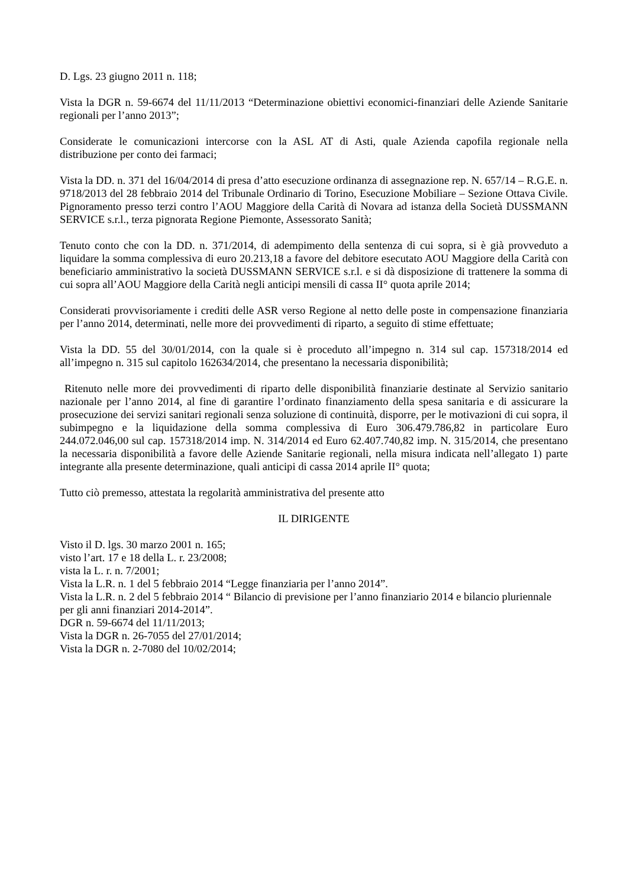D. Lgs. 23 giugno 2011 n. 118;
Vista la DGR n. 59-6674 del 11/11/2013 “Determinazione obiettivi economici-finanziari delle Aziende Sanitarie regionali per l’anno 2013”;
Considerate le comunicazioni intercorse con la ASL AT di Asti, quale Azienda capofila regionale nella distribuzione per conto dei farmaci;
Vista la DD. n. 371 del 16/04/2014 di presa d’atto esecuzione ordinanza di assegnazione rep. N. 657/14 – R.G.E. n. 9718/2013 del 28 febbraio 2014 del Tribunale Ordinario di Torino, Esecuzione Mobiliare – Sezione Ottava Civile. Pignoramento presso terzi contro l’AOU Maggiore della Carità di Novara ad istanza della Società DUSSMANN SERVICE s.r.l., terza pignorata Regione Piemonte, Assessorato Sanità;
Tenuto conto che con la DD. n. 371/2014, di adempimento della sentenza di cui sopra, si è già provveduto a liquidare la somma complessiva di euro 20.213,18 a favore del debitore esecutato AOU Maggiore della Carità con beneficiario amministrativo la società DUSSMANN SERVICE s.r.l. e si dà disposizione di trattenere la somma di cui sopra all’AOU Maggiore della Carità negli anticipi mensili di cassa II° quota aprile 2014;
Considerati provvisoriamente i crediti delle ASR verso Regione al netto delle poste in compensazione finanziaria per l’anno 2014, determinati, nelle more dei provvedimenti di riparto, a seguito di stime effettuate;
Vista la DD. 55 del 30/01/2014, con la quale si è proceduto all’impegno n. 314 sul cap. 157318/2014 ed all’impegno n. 315 sul capitolo 162634/2014, che presentano la necessaria disponibilità;
Ritenuto nelle more dei provvedimenti di riparto delle disponibilità finanziarie destinate al Servizio sanitario nazionale per l’anno 2014, al fine di garantire l’ordinato finanziamento della spesa sanitaria e di assicurare la prosecuzione dei servizi sanitari regionali senza soluzione di continuità, disporre, per le motivazioni di cui sopra, il subimpegno e la liquidazione della somma complessiva di Euro 306.479.786,82 in particolare Euro 244.072.046,00 sul cap. 157318/2014 imp. N. 314/2014 ed Euro 62.407.740,82 imp. N. 315/2014, che presentano la necessaria disponibilità a favore delle Aziende Sanitarie regionali, nella misura indicata nell’allegato 1) parte integrante alla presente determinazione, quali anticipi di cassa 2014 aprile II° quota;
Tutto ciò premesso, attestata la regolarità amministrativa del presente atto
IL DIRIGENTE
Visto il D. lgs. 30 marzo 2001 n. 165;
visto l’art. 17 e 18 della L. r. 23/2008;
vista la L. r. n. 7/2001;
Vista la L.R. n. 1 del 5 febbraio 2014 “Legge finanziaria per l’anno 2014”.
Vista la L.R. n. 2 del 5 febbraio 2014 “ Bilancio di previsione per l’anno finanziario 2014 e bilancio pluriennale per gli anni finanziari 2014-2014”.
DGR n. 59-6674 del 11/11/2013;
Vista la DGR n. 26-7055 del 27/01/2014;
Vista la DGR n. 2-7080 del 10/02/2014;